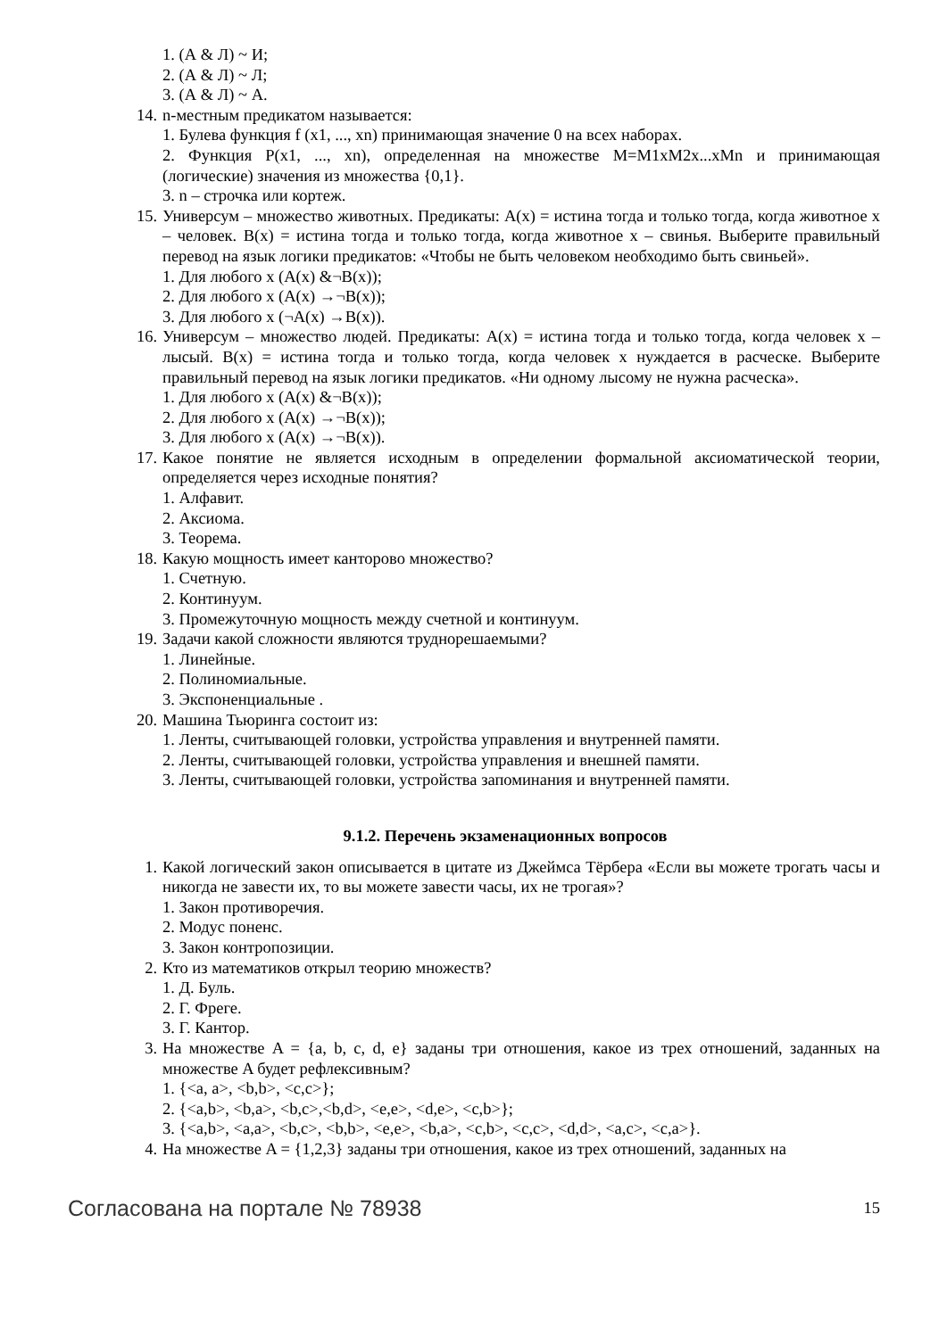1. (А & Л) ~ И;
2. (А & Л) ~ Л;
3. (А & Л) ~ А.
14. n-местным предикатом называется:
1. Булева функция f (x1, ..., xn) принимающая значение 0 на всех наборах.
2. Функция P(x1, ..., xn), определенная на множестве M=M1xM2x...xMn и принимающая (логические) значения из множества {0,1}.
3. n – строчка или кортеж.
15. Универсум – множество животных. Предикаты: A(x) = истина тогда и только тогда, когда животное x – человек. B(x) = истина тогда и только тогда, когда животное x – свинья. Выберите правильный перевод на язык логики предикатов: «Чтобы не быть человеком необходимо быть свиньей».
1. Для любого x (A(x) &¬B(x));
2. Для любого x (A(x) →¬B(x));
3. Для любого x (¬A(x) →B(x)).
16. Универсум – множество людей. Предикаты: A(x) = истина тогда и только тогда, когда человек x – лысый. B(x) = истина тогда и только тогда, когда человек x нуждается в расческе. Выберите правильный перевод на язык логики предикатов. «Ни одному лысому не нужна расческа».
1. Для любого x (A(x) &¬B(x));
2. Для любого x (A(x) →¬B(x));
3. Для любого x (A(x) →¬B(x)).
17. Какое понятие не является исходным в определении формальной аксиоматической теории, определяется через исходные понятия?
1. Алфавит.
2. Аксиома.
3. Теорема.
18. Какую мощность имеет канторово множество?
1. Счетную.
2. Континуум.
3. Промежуточную мощность между счетной и континуум.
19. Задачи какой сложности являются труднорешаемыми?
1. Линейные.
2. Полиномиальные.
3. Экспоненциальные .
20. Машина Тьюринга состоит из:
1. Ленты, считывающей головки, устройства управления и внутренней памяти.
2. Ленты, считывающей головки, устройства управления и внешней памяти.
3. Ленты, считывающей головки, устройства запоминания и внутренней памяти.
9.1.2. Перечень экзаменационных вопросов
1. Какой логический закон описывается в цитате из Джеймса Тёрбера «Если вы можете трогать часы и никогда не завести их, то вы можете завести часы, их не трогая»?
1. Закон противоречия.
2. Модус поненс.
3. Закон контропозиции.
2. Кто из математиков открыл теорию множеств?
1. Д. Буль.
2. Г. Фреге.
3. Г. Кантор.
3. На множестве A = {a, b, c, d, e} заданы три отношения, какое из трех отношений, заданных на множестве A будет рефлексивным?
1. {<a, a>, <b,b>, <c,c>};
2. {<a,b>, <b,a>, <b,c>,<b,d>, <e,e>, <d,e>, <c,b>};
3. {<a,b>, <a,a>, <b,c>, <b,b>, <e,e>, <b,a>, <c,b>, <c,c>, <d,d>, <a,c>, <c,a>}.
4. На множестве A = {1,2,3} заданы три отношения, какое из трех отношений, заданных на
Согласована на портале № 78938 15